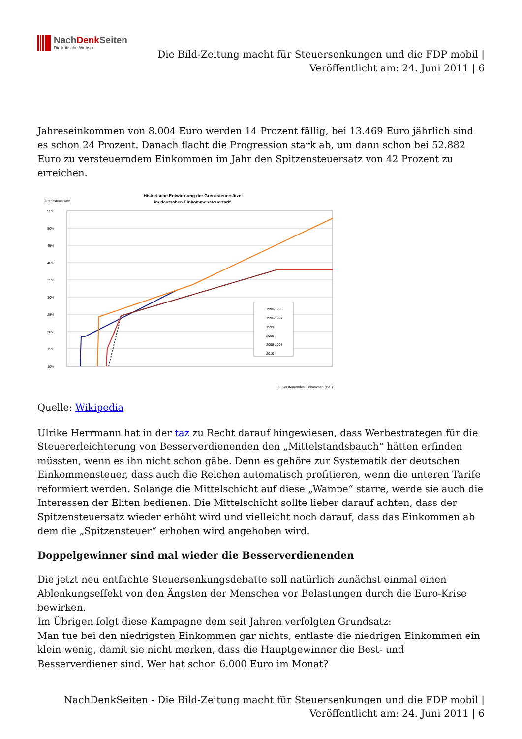NachDenk Seiten
Die kritische Website
Die Bild-Zeitung macht für Steuersenkungen und die FDP mobil |
Veröffentlicht am: 24. Juni 2011 | 6
Jahreseinkommen von 8.004 Euro werden 14 Prozent fällig, bei 13.469 Euro jährlich sind es schon 24 Prozent. Danach flacht die Progression stark ab, um dann schon bei 52.882 Euro zu versteuerndem Einkommen im Jahr den Spitzensteuersatz von 42 Prozent zu erreichen.
Historische Entwicklung der Grenzsteuersätze
im deutschen Einkommensteuertarif
Grenzsteuersatz
55%
50%
45%
40%
35%
30%
25%
20%
15%
10%
1990-1995
1996-1997
1999
2000
2005-2008
2010
Zu versteuerndes Einkommen (zvE)
Quelle: Wikipedia
Ulrike Herrmann hat in der taz zu Recht darauf hingewiesen, dass Werbestrategen für die Steuererleichterung von Besserverdienenden den „Mittelstandsbauch“ hätten erfinden müssten, wenn es ihn nicht schon gäbe. Denn es gehöre zur Systematik der deutschen Einkommensteuer, dass auch die Reichen automatisch profitieren, wenn die unteren Tarife reformiert werden. Solange die Mittelschicht auf diese „Wampe“ starre, werde sie auch die Interessen der Eliten bedienen. Die Mittelschicht sollte lieber darauf achten, dass der Spitzensteuersatz wieder erhöht wird und vielleicht noch darauf, dass das Einkommen ab dem die „Spitzensteuer“ erhoben wird angehoben wird.
Doppelgewinner sind mal wieder die Besserverdienenden
Die jetzt neu entfachte Steuersenkungsdebatte soll natürlich zunächst einmal einen Ablenkungseffekt von den Ängsten der Menschen vor Belastungen durch die Euro-Krise bewirken.
Im Übrigen folgt diese Kampagne dem seit Jahren verfolgten Grundsatz:
Man tue bei den niedrigsten Einkommen gar nichts, entlaste die niedrigen Einkommen ein klein wenig, damit sie nicht merken, dass die Hauptgewinner die Best- und Besserverdiener sind. Wer hat schon 6.000 Euro im Monat?
NachDenkSeiten - Die Bild-Zeitung macht für Steuersenkungen und die FDP mobil |
Veröffentlicht am: 24. Juni 2011 | 6